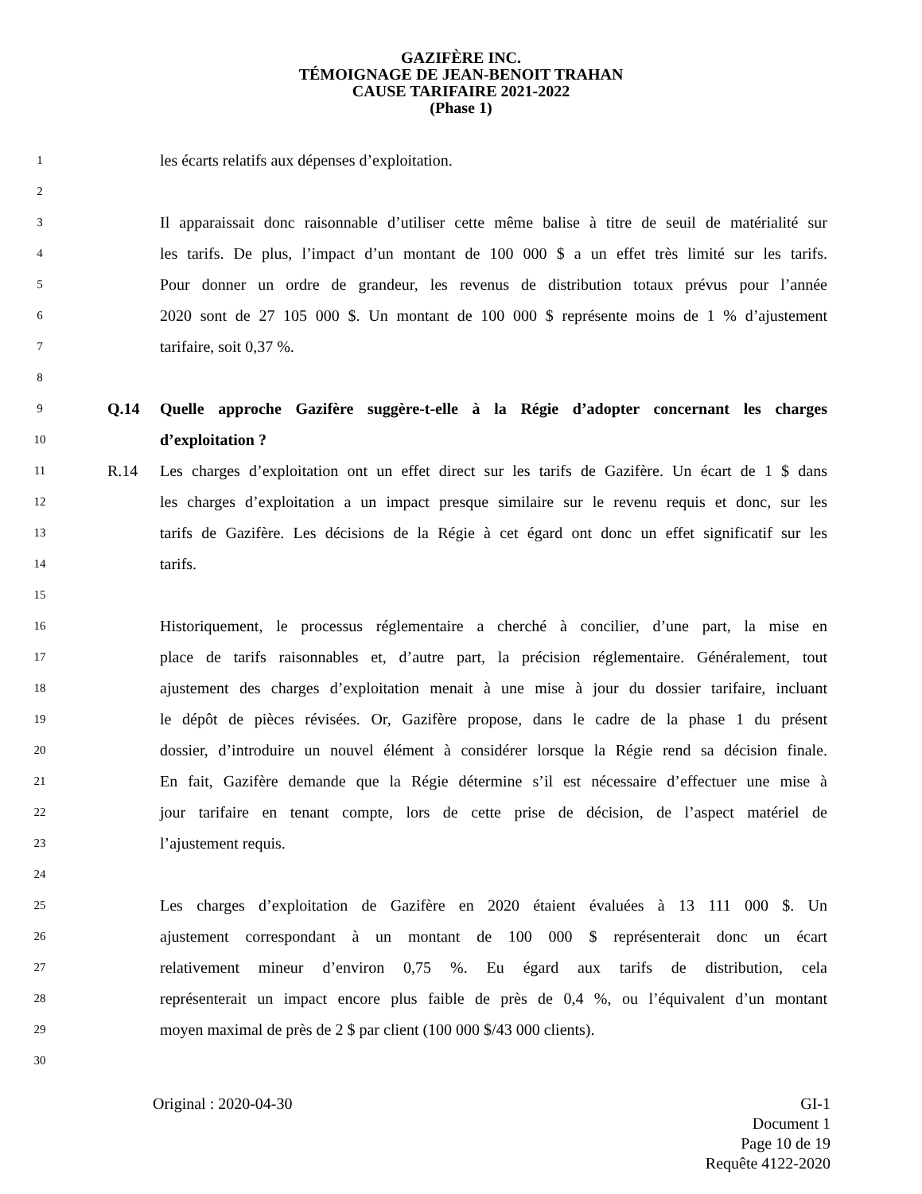GAZIFÈRE INC.
TÉMOIGNAGE DE JEAN-BENOIT TRAHAN
CAUSE TARIFAIRE 2021-2022
(Phase 1)
1 les écarts relatifs aux dépenses d’exploitation.
2
3 Il apparaissait donc raisonnable d’utiliser cette même balise à titre de seuil de matérialité sur
4 les tarifs. De plus, l’impact d’un montant de 100 000 $ a un effet très limité sur les tarifs.
5 Pour donner un ordre de grandeur, les revenus de distribution totaux prévus pour l’année
6 2020 sont de 27 105 000 $. Un montant de 100 000 $ représente moins de 1 % d’ajustement
7 tarifaire, soit 0,37 %.
8
9 Q.14 Quelle approche Gazifère suggère-t-elle à la Régie d’adopter concernant les charges
10 d’exploitation ?
11 R.14 Les charges d’exploitation ont un effet direct sur les tarifs de Gazifère. Un écart de 1 $ dans
12 les charges d’exploitation a un impact presque similaire sur le revenu requis et donc, sur les
13 tarifs de Gazifère. Les décisions de la Régie à cet égard ont donc un effet significatif sur les
14 tarifs.
15
16 Historiquement, le processus réglementaire a cherché à concilier, d’une part, la mise en
17 place de tarifs raisonnables et, d’autre part, la précision réglementaire. Généralement, tout
18 ajustement des charges d’exploitation menait à une mise à jour du dossier tarifaire, incluant
19 le dépôt de pièces révisées. Or, Gazifère propose, dans le cadre de la phase 1 du présent
20 dossier, d’introduire un nouvel élément à considérer lorsque la Régie rend sa décision finale.
21 En fait, Gazifère demande que la Régie détermine s’il est nécessaire d’effectuer une mise à
22 jour tarifaire en tenant compte, lors de cette prise de décision, de l’aspect matériel de
23 l’ajustement requis.
24
25 Les charges d’exploitation de Gazifère en 2020 étaient évaluées à 13 111 000 $. Un
26 ajustement correspondant à un montant de 100 000 $ représenterait donc un écart
27 relativement mineur d’environ 0,75 %. Eu égard aux tarifs de distribution, cela
28 représenterait un impact encore plus faible de près de 0,4 %, ou l’équivalent d’un montant
29 moyen maximal de près de 2 $ par client (100 000 $/43 000 clients).
30
Original : 2020-04-30 GI-1
Document 1
Page 10 de 19
Requête 4122-2020